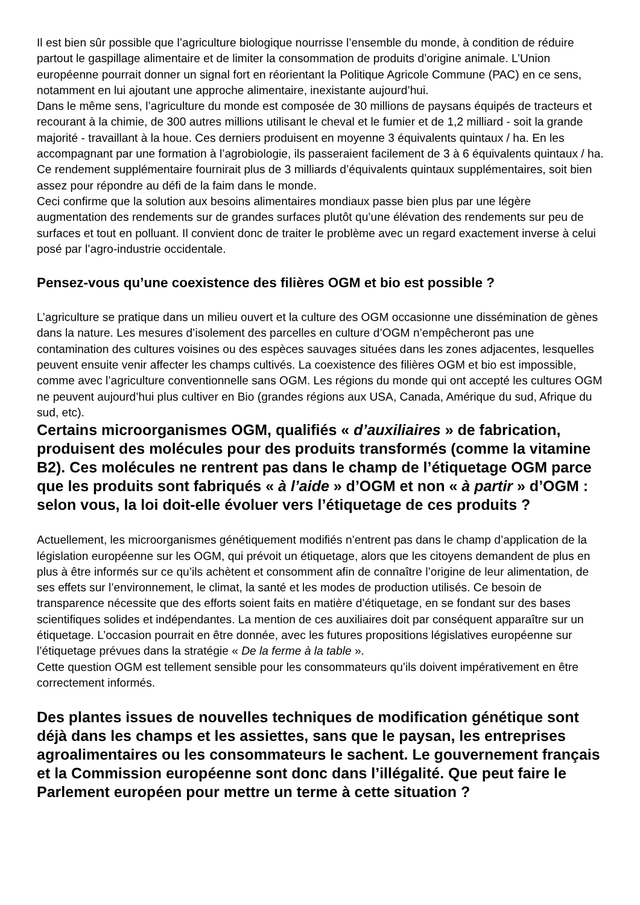Il est bien sûr possible que l’agriculture biologique nourrisse l’ensemble du monde, à condition de réduire partout le gaspillage alimentaire et de limiter la consommation de produits d’origine animale. L’Union européenne pourrait donner un signal fort en réorientant la Politique Agricole Commune (PAC) en ce sens, notamment en lui ajoutant une approche alimentaire, inexistante aujourd’hui.
Dans le même sens, l’agriculture du monde est composée de 30 millions de paysans équipés de tracteurs et recourant à la chimie, de 300 autres millions utilisant le cheval et le fumier et de 1,2 milliard - soit la grande majorité - travaillant à la houe. Ces derniers produisent en moyenne 3 équivalents quintaux / ha. En les accompagnant par une formation à l’agrobiologie, ils passeraient facilement de 3 à 6 équivalents quintaux / ha. Ce rendement supplémentaire fournirait plus de 3 milliards d’équivalents quintaux supplémentaires, soit bien assez pour répondre au défi de la faim dans le monde.
Ceci confirme que la solution aux besoins alimentaires mondiaux passe bien plus par une légère augmentation des rendements sur de grandes surfaces plutôt qu’une élévation des rendements sur peu de surfaces et tout en polluant. Il convient donc de traiter le problème avec un regard exactement inverse à celui posé par l’agro-industrie occidentale.
Pensez-vous qu’une coexistence des filières OGM et bio est possible ?
L’agriculture se pratique dans un milieu ouvert et la culture des OGM occasionne une dissémination de gènes dans la nature. Les mesures d’isolement des parcelles en culture d’OGM n’empêcheront pas une contamination des cultures voisines ou des espèces sauvages situées dans les zones adjacentes, lesquelles peuvent ensuite venir affecter les champs cultivés. La coexistence des filières OGM et bio est impossible, comme avec l’agriculture conventionnelle sans OGM. Les régions du monde qui ont accepté les cultures OGM ne peuvent aujourd’hui plus cultiver en Bio (grandes régions aux USA, Canada, Amérique du sud, Afrique du sud, etc).
Certains microorganismes OGM, qualifiés « d’auxiliaires » de fabrication, produisent des molécules pour des produits transformés (comme la vitamine B2). Ces molécules ne rentrent pas dans le champ de l’étiquetage OGM parce que les produits sont fabriqués « à l’aide » d’OGM et non « à partir » d’OGM : selon vous, la loi doit-elle évoluer vers l’étiquetage de ces produits ?
Actuellement, les microorganismes génétiquement modifiés n’entrent pas dans le champ d’application de la législation européenne sur les OGM, qui prévoit un étiquetage, alors que les citoyens demandent de plus en plus à être informés sur ce qu’ils achètent et consomment afin de connaître l’origine de leur alimentation, de ses effets sur l’environnement, le climat, la santé et les modes de production utilisés. Ce besoin de transparence nécessite que des efforts soient faits en matière d’étiquetage, en se fondant sur des bases scientifiques solides et indépendantes. La mention de ces auxiliaires doit par conséquent apparaître sur un étiquetage. L’occasion pourrait en être donnée, avec les futures propositions législatives européenne sur l’étiquetage prévues dans la stratégie « De la ferme à la table ».
Cette question OGM est tellement sensible pour les consommateurs qu’ils doivent impérativement en être correctement informés.
Des plantes issues de nouvelles techniques de modification génétique sont déjà dans les champs et les assiettes, sans que le paysan, les entreprises agroalimentaires ou les consommateurs le sachent. Le gouvernement français et la Commission européenne sont donc dans l’illégalité. Que peut faire le Parlement européen pour mettre un terme à cette situation ?